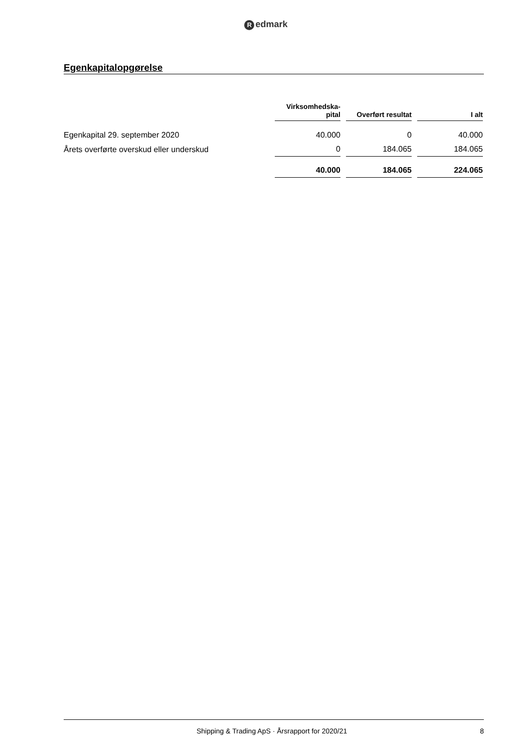Redmark
Egenkapitalopgørelse
| | Virksomhedska- pital | Overført resultat | I alt |
| --- | --- | --- | --- |
| Egenkapital 29. september 2020 | 40.000 | 0 | 40.000 |
| Årets overførte overskud eller underskud | 0 | 184.065 | 184.065 |
| | 40.000 | 184.065 | 224.065 |
Shipping & Trading ApS · Årsrapport for 2020/21
8